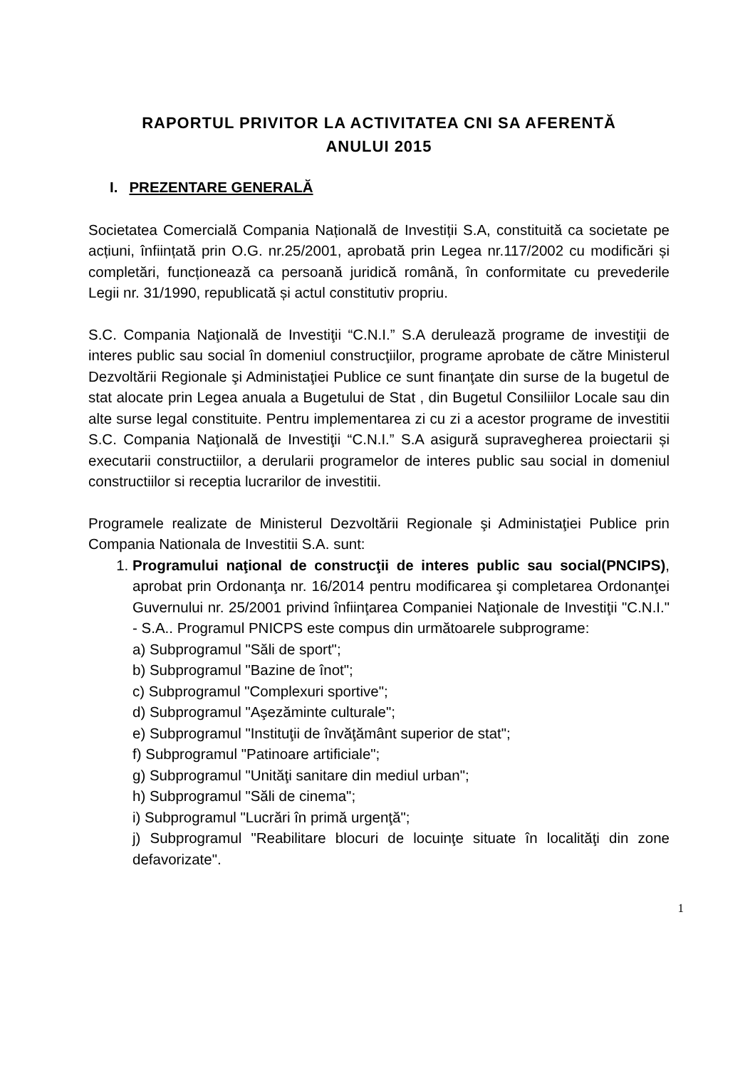RAPORTUL PRIVITOR LA ACTIVITATEA CNI SA AFERENTĂ
ANULUI 2015
I. PREZENTARE GENERALĂ
Societatea Comercială Compania Națională de Investiții S.A, constituită ca societate pe acțiuni, înființată prin O.G. nr.25/2001, aprobată prin Legea nr.117/2002 cu modificări și completări, funcționează ca persoană juridică română, în conformitate cu prevederile Legii nr. 31/1990, republicată și actul constitutiv propriu.
S.C. Compania Naţională de Investiţii “C.N.I.” S.A derulează programe de investiţii de interes public sau social în domeniul construcţiilor, programe aprobate de către Ministerul Dezvoltării Regionale şi Administaţiei Publice ce sunt finanţate din surse de la bugetul de stat alocate prin Legea anuala a Bugetului de Stat , din Bugetul Consiliilor Locale sau din alte surse legal constituite. Pentru implementarea zi cu zi a acestor programe de investitii S.C. Compania Naţională de Investiţii “C.N.I.” S.A asigură supravegherea proiectarii și executarii constructiilor, a derularii programelor de interes public sau social in domeniul constructiilor si receptia lucrarilor de investitii.
Programele realizate de Ministerul Dezvoltării Regionale şi Administaţiei Publice prin Compania Nationala de Investitii S.A. sunt:
1. Programului naţional de construcţii de interes public sau social(PNCIPS), aprobat prin Ordonanţa nr. 16/2014 pentru modificarea şi completarea Ordonanţei Guvernului nr. 25/2001 privind înfiinţarea Companiei Naţionale de Investiţii "C.N.I." - S.A.. Programul PNICPS este compus din următoarele subprograme:
a) Subprogramul "Săli de sport";
b) Subprogramul "Bazine de înot";
c) Subprogramul "Complexuri sportive";
d) Subprogramul "Aşezăminte culturale";
e) Subprogramul "Instituţii de învăţământ superior de stat";
f) Subprogramul "Patinoare artificiale";
g) Subprogramul "Unităţi sanitare din mediul urban";
h) Subprogramul "Săli de cinema";
i) Subprogramul "Lucrări în primă urgenţă";
j) Subprogramul "Reabilitare blocuri de locuinţe situate în localităţi din zone defavorizate".
1